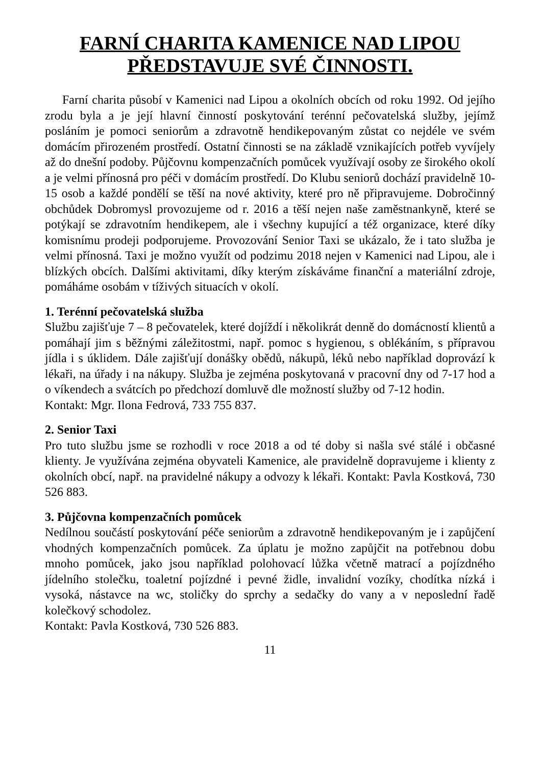FARNÍ CHARITA KAMENICE NAD LIPOU
PŘEDSTAVUJE SVÉ ČINNOSTI.
Farní charita působí v Kamenici nad Lipou a okolních obcích od roku 1992. Od jejího zrodu byla a je její hlavní činností poskytování terénní pečovatelská služby, jejímž posláním je pomoci seniorům a zdravotně hendikepovaným zůstat co nejdéle ve svém domácím přirozeném prostředí. Ostatní činnosti se na základě vznikajících potřeb vyvíjely až do dnešní podoby. Půjčovnu kompenzačních pomůcek využívají osoby ze širokého okolí a je velmi přínosná pro péči v domácím prostředí. Do Klubu seniorů dochází pravidelně 10-15 osob a každé pondělí se těší na nové aktivity, které pro ně připravujeme. Dobročinný obchůdek Dobromysl provozujeme od r. 2016 a těší nejen naše zaměstnankyně, které se potýkají se zdravotním hendikepem, ale i všechny kupující a též organizace, které díky komisnímu prodeji podporujeme. Provozování Senior Taxi se ukázalo, že i tato služba je velmi přínosná. Taxi je možno využít od podzimu 2018 nejen v Kamenici nad Lipou, ale i blízkých obcích. Dalšími aktivitami, díky kterým získáváme finanční a materiální zdroje, pomáháme osobám v tíživých situacích v okolí.
1. Terénní pečovatelská služba
Službu zajišťuje 7 – 8 pečovatelek, které dojíždí i několikrát denně do domácností klientů a pomáhají jim s běžnými záležitostmi, např. pomoc s hygienou, s oblékáním, s přípravou jídla i s úklidem. Dále zajišťují donášky obědů, nákupů, léků nebo například doprovází k lékaři, na úřady i na nákupy. Služba je zejména poskytovaná v pracovní dny od 7-17 hod a o víkendech a svátcích po předchozí domluvě dle možností služby od 7-12 hodin.
Kontakt: Mgr. Ilona Fedrová, 733 755 837.
2. Senior Taxi
Pro tuto službu jsme se rozhodli v roce 2018 a od té doby si našla své stálé i občasné klienty. Je využívána zejména obyvateli Kamenice, ale pravidelně dopravujeme i klienty z okolních obcí, např. na pravidelné nákupy a odvozy k lékaři. Kontakt: Pavla Kostková, 730 526 883.
3. Půjčovna kompenzačních pomůcek
Nedílnou součástí poskytování péče seniorům a zdravotně hendikepovaným je i zapůjčení vhodných kompenzačních pomůcek. Za úplatu je možno zapůjčit na potřebnou dobu mnoho pomůcek, jako jsou například polohovací lůžka včetně matrací a pojízdného jídelního stolečku, toaletní pojízdné i pevné židle, invalidní vozíky, chodítka nízká i vysoká, nástavce na wc, stoličky do sprchy a sedačky do vany a v neposlední řadě kolečkový schodolez.
Kontakt: Pavla Kostková, 730 526 883.
11